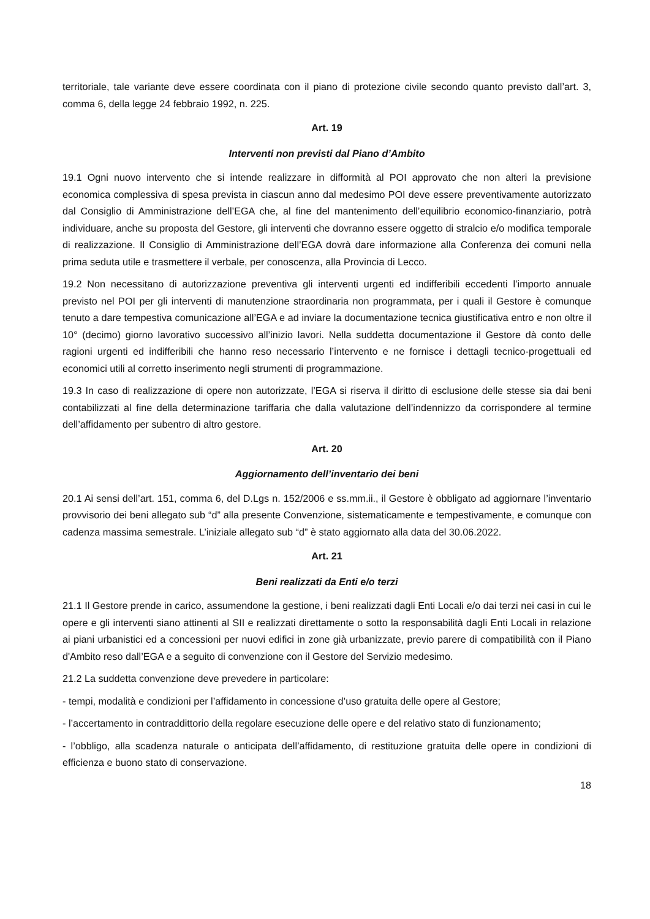territoriale, tale variante deve essere coordinata con il piano di protezione civile secondo quanto previsto dall’art. 3, comma 6, della legge 24 febbraio 1992, n. 225.
Art. 19
Interventi non previsti dal Piano d’Ambito
19.1 Ogni nuovo intervento che si intende realizzare in difformità al POI approvato che non alteri la previsione economica complessiva di spesa prevista in ciascun anno dal medesimo POI deve essere preventivamente autorizzato dal Consiglio di Amministrazione dell’EGA che, al fine del mantenimento dell’equilibrio economico-finanziario, potrà individuare, anche su proposta del Gestore, gli interventi che dovranno essere oggetto di stralcio e/o modifica temporale di realizzazione. Il Consiglio di Amministrazione dell’EGA dovrà dare informazione alla Conferenza dei comuni nella prima seduta utile e trasmettere il verbale, per conoscenza, alla Provincia di Lecco.
19.2 Non necessitano di autorizzazione preventiva gli interventi urgenti ed indifferibili eccedenti l’importo annuale previsto nel POI per gli interventi di manutenzione straordinaria non programmata, per i quali il Gestore è comunque tenuto a dare tempestiva comunicazione all’EGA e ad inviare la documentazione tecnica giustificativa entro e non oltre il 10° (decimo) giorno lavorativo successivo all’inizio lavori. Nella suddetta documentazione il Gestore dà conto delle ragioni urgenti ed indifferibili che hanno reso necessario l’intervento e ne fornisce i dettagli tecnico-progettuali ed economici utili al corretto inserimento negli strumenti di programmazione.
19.3 In caso di realizzazione di opere non autorizzate, l’EGA si riserva il diritto di esclusione delle stesse sia dai beni contabilizzati al fine della determinazione tariffaria che dalla valutazione dell’indennizzo da corrispondere al termine dell’affidamento per subentro di altro gestore.
Art. 20
Aggiornamento dell’inventario dei beni
20.1 Ai sensi dell’art. 151, comma 6, del D.Lgs n. 152/2006 e ss.mm.ii., il Gestore è obbligato ad aggiornare l’inventario provvisorio dei beni allegato sub “d” alla presente Convenzione, sistematicamente e tempestivamente, e comunque con cadenza massima semestrale. L’iniziale allegato sub “d” è stato aggiornato alla data del 30.06.2022.
Art. 21
Beni realizzati da Enti e/o terzi
21.1 Il Gestore prende in carico, assumendone la gestione, i beni realizzati dagli Enti Locali e/o dai terzi nei casi in cui le opere e gli interventi siano attinenti al SII e realizzati direttamente o sotto la responsabilità dagli Enti Locali in relazione ai piani urbanistici ed a concessioni per nuovi edifici in zone già urbanizzate, previo parere di compatibilità con il Piano d'Ambito reso dall’EGA e a seguito di convenzione con il Gestore del Servizio medesimo.
21.2 La suddetta convenzione deve prevedere in particolare:
- tempi, modalità e condizioni per l’affidamento in concessione d’uso gratuita delle opere al Gestore;
- l’accertamento in contraddittorio della regolare esecuzione delle opere e del relativo stato di funzionamento;
- l’obbligo, alla scadenza naturale o anticipata dell’affidamento, di restituzione gratuita delle opere in condizioni di efficienza e buono stato di conservazione.
18